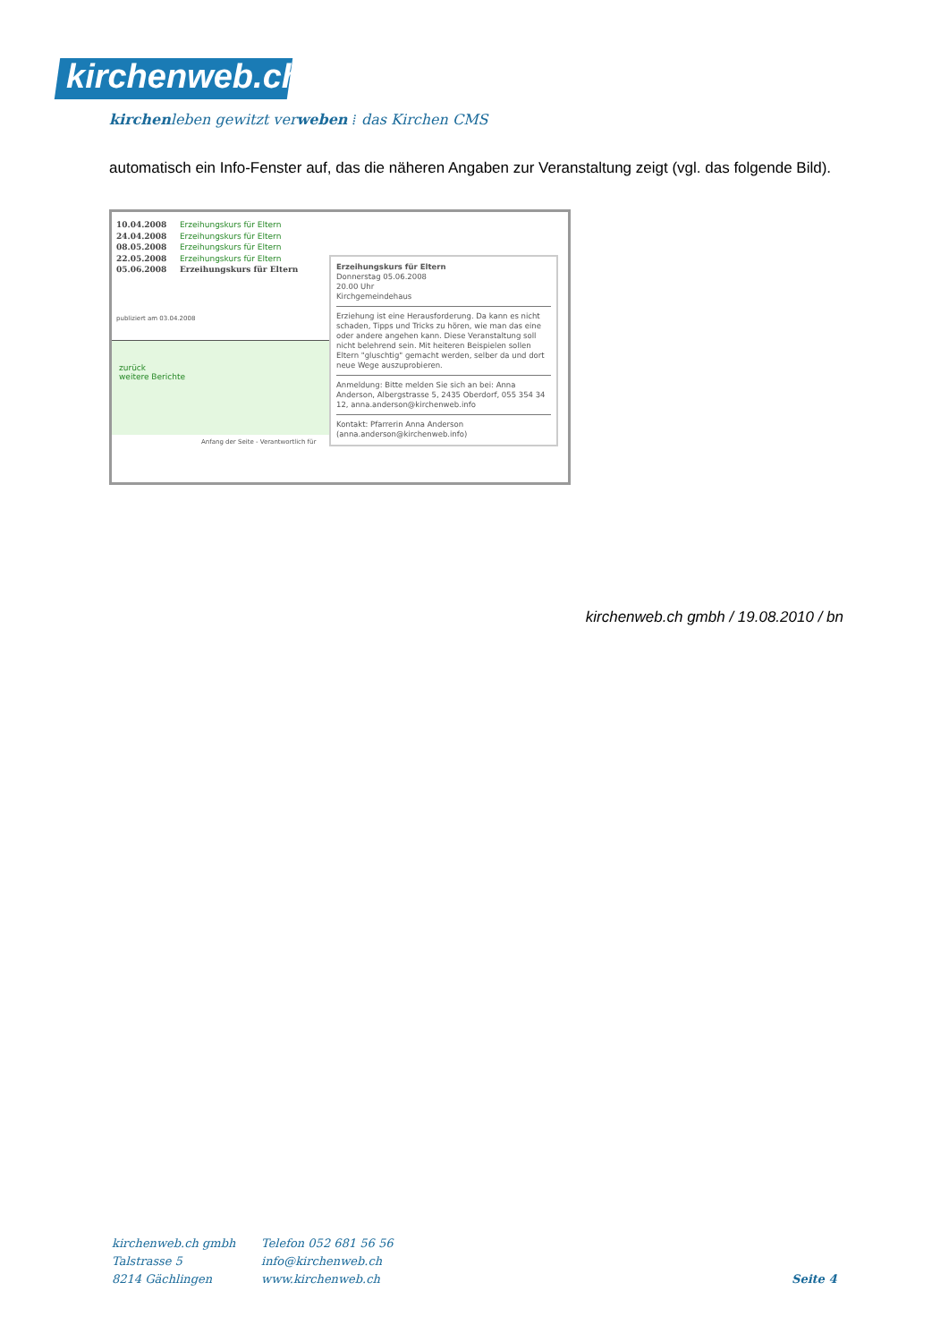kirchenweb.ch
kirchenleben gewitzt verweben ⁞ das Kirchen CMS
automatisch ein Info-Fenster auf, das die näheren Angaben zur Veranstaltung zeigt (vgl. das folgende Bild).
10.04.2008 Erzeihungskurs für Eltern
24.04.2008 Erzeihungskurs für Eltern
08.05.2008 Erzeihungskurs für Eltern
22.05.2008 Erzeihungskurs für Eltern
05.06.2008 Erzeihungskurs für Eltern
publiziert am 03.04.2008
zurück
weitere Berichte
Anfang der Seite - Verantwortlich für
Erzeihungskurs für Eltern
Donnerstag 05.06.2008
20.00 Uhr
Kirchgemeindehaus
Erziehung ist eine Herausforderung. Da kann es nicht schaden, Tipps und Tricks zu hören, wie man das eine oder andere angehen kann. Diese Veranstaltung soll nicht belehrend sein. Mit heiteren Beispielen sollen Eltern "gluschtig" gemacht werden, selber da und dort neue Wege auszuprobieren.
Anmeldung: Bitte melden Sie sich an bei: Anna Anderson, Albergstrasse 5, 2435 Oberdorf, 055 354 34 12, anna.anderson@kirchenweb.info
Kontakt: Pfarrerin Anna Anderson (anna.anderson@kirchenweb.info)
kirchenweb.ch gmbh / 19.08.2010 / bn
kirchenweb.ch gmbh
Talstrasse 5
8214 Gächlingen
Telefon 052 681 56 56
info@kirchenweb.ch
www.kirchenweb.ch
Seite 4